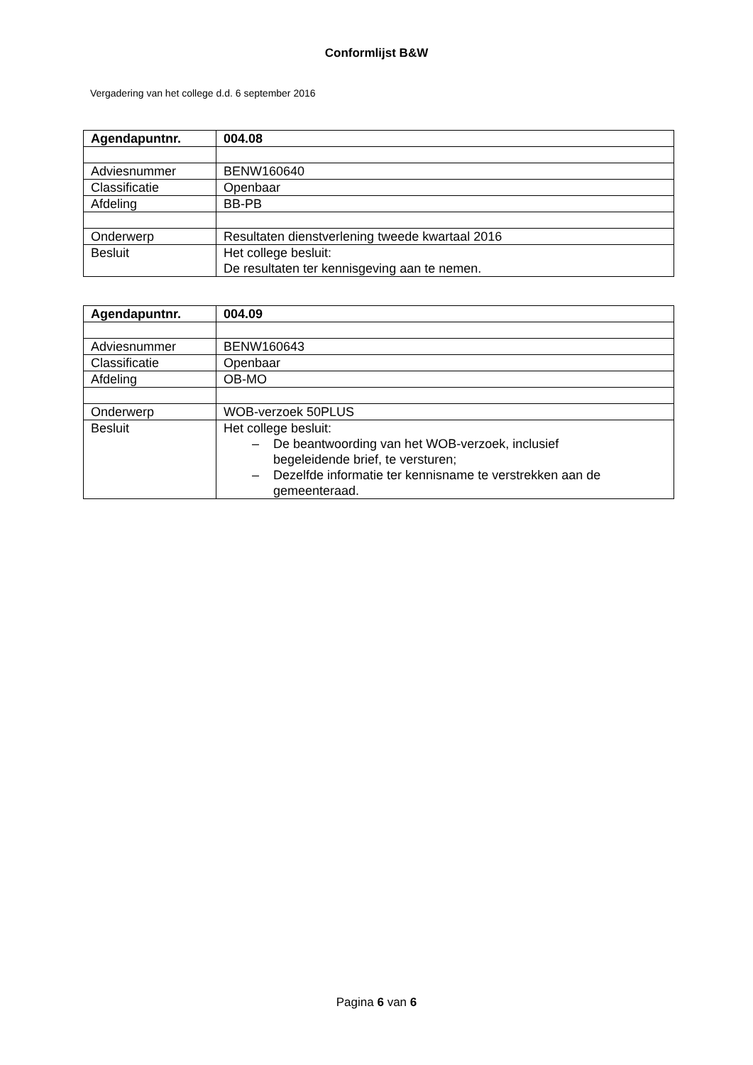Conformlijst B&W
Vergadering van het college d.d. 6 september 2016
| Agendapuntnr. | 004.08 |
| Adviesnummer | BENW160640 |
| Classificatie | Openbaar |
| Afdeling | BB-PB |
| Onderwerp | Resultaten dienstverlening tweede kwartaal 2016 |
| Besluit | Het college besluit: De resultaten ter kennisgeving aan te nemen. |
| Agendapuntnr. | 004.09 |
| Adviesnummer | BENW160643 |
| Classificatie | Openbaar |
| Afdeling | OB-MO |
| Onderwerp | WOB-verzoek 50PLUS |
| Besluit | Het college besluit: – De beantwoording van het WOB-verzoek, inclusief begeleidende brief, te versturen; – Dezelfde informatie ter kennisname te verstrekken aan de gemeenteraad. |
Pagina 6 van 6